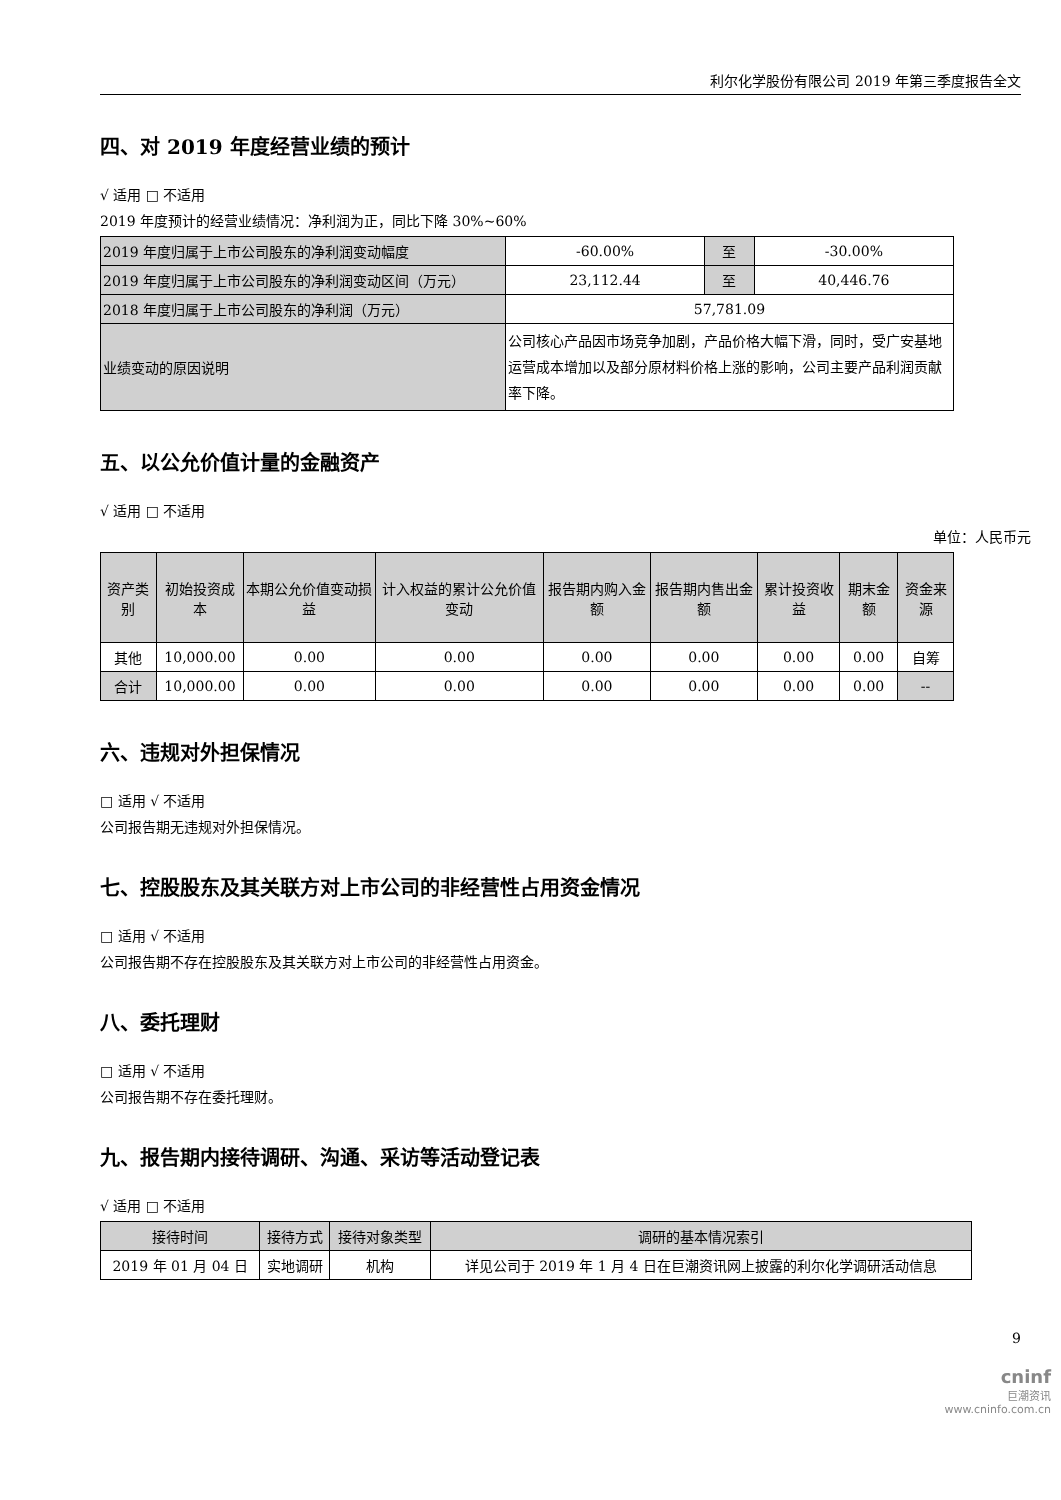利尔化学股份有限公司 2019 年第三季度报告全文
四、对 2019 年度经营业绩的预计
√ 适用 □ 不适用
2019 年度预计的经营业绩情况：净利润为正，同比下降 30%~60%
| 2019 年度归属于上市公司股东的净利润变动幅度 | -60.00% | 至 | -30.00% |
| 2019 年度归属于上市公司股东的净利润变动区间（万元） | 23,112.44 | 至 | 40,446.76 |
| 2018 年度归属于上市公司股东的净利润（万元） | 57,781.09 | | |
| 业绩变动的原因说明 | 公司核心产品因市场竞争加剧，产品价格大幅下滑，同时，受广安基地运营成本增加以及部分原材料价格上涨的影响，公司主要产品利润贡献率下降。 | | |
五、以公允价值计量的金融资产
√ 适用 □ 不适用
单位：人民币元
| 资产类别 | 初始投资成本 | 本期公允价值变动损益 | 计入权益的累计公允价值变动 | 报告期内购入金额 | 报告期内售出金额 | 累计投资收益 | 期末金额 | 资金来源 |
| --- | --- | --- | --- | --- | --- | --- | --- | --- |
| 其他 | 10,000.00 | 0.00 | 0.00 | 0.00 | 0.00 | 0.00 | 0.00 | 自筹 |
| 合计 | 10,000.00 | 0.00 | 0.00 | 0.00 | 0.00 | 0.00 | 0.00 | -- |
六、违规对外担保情况
□ 适用 √ 不适用
公司报告期无违规对外担保情况。
七、控股股东及其关联方对上市公司的非经营性占用资金情况
□ 适用 √ 不适用
公司报告期不存在控股股东及其关联方对上市公司的非经营性占用资金。
八、委托理财
□ 适用 √ 不适用
公司报告期不存在委托理财。
九、报告期内接待调研、沟通、采访等活动登记表
√ 适用 □ 不适用
| 接待时间 | 接待方式 | 接待对象类型 | 调研的基本情况索引 |
| --- | --- | --- | --- |
| 2019 年 01 月 04 日 | 实地调研 | 机构 | 详见公司于 2019 年 1 月 4 日在巨潮资讯网上披露的利尔化学调研活动信息 |
9
cninf
巨潮资讯
www.cninfo.com.cn